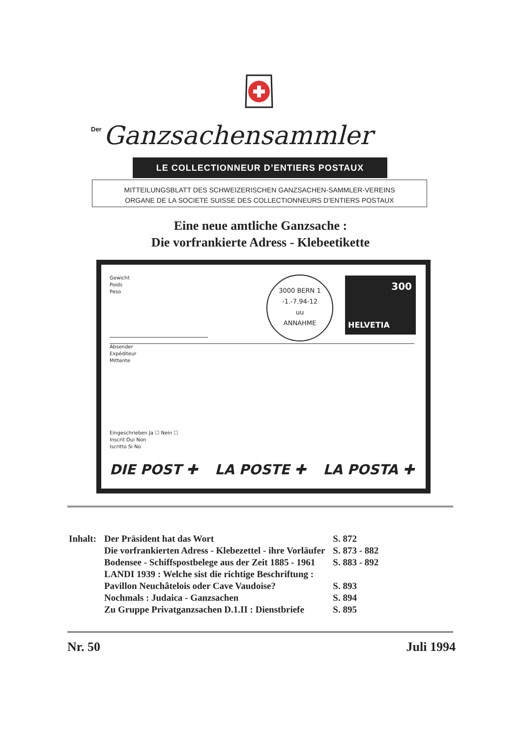Der Ganzsachensammler
LE COLLECTIONNEUR D’ENTIERS POSTAUX
MITTEILUNGSBLATT DES SCHWEIZERISCHEN GANZSACHEN-SAMMLER-VEREINS
ORGANE DE LA SOCIETE SUISSE DES COLLECTIONNEURS D’ENTIERS POSTAUX
Eine neue amtliche Ganzsache :
Die vorfrankierte Adress - Klebeetikette
Gewicht
Poids
Peso
3000 BERN 1
-1.-7.94-12
uu
ANNAHME
300
HELVETIA
Absender
Expéditeur
Mittente
Eingeschrieben Ja ☐ Nein ☐
Inscrit Oui Non
Iscritto Si No
DIE POST ✚ LA POSTE ✚ LA POSTA ✚
| Inhalt: | Der Präsident hat das Wort | S. 872 |
| | Die vorfrankierten Adress - Klebezettel - ihre Vorläufer | S. 873 - 882 |
| | Bodensee - Schiffspostbelege aus der Zeit 1885 - 1961 | S. 883 - 892 |
| | LANDI 1939 : Welche sist die richtige Beschriftung : | |
| | Pavillon Neuchâtelois oder Cave Vaudoise? | S. 893 |
| | Nochmals : Judaica - Ganzsachen | S. 894 |
| | Zu Gruppe Privatganzsachen D.1.II : Dienstbriefe | S. 895 |
Nr. 50 Juli 1994